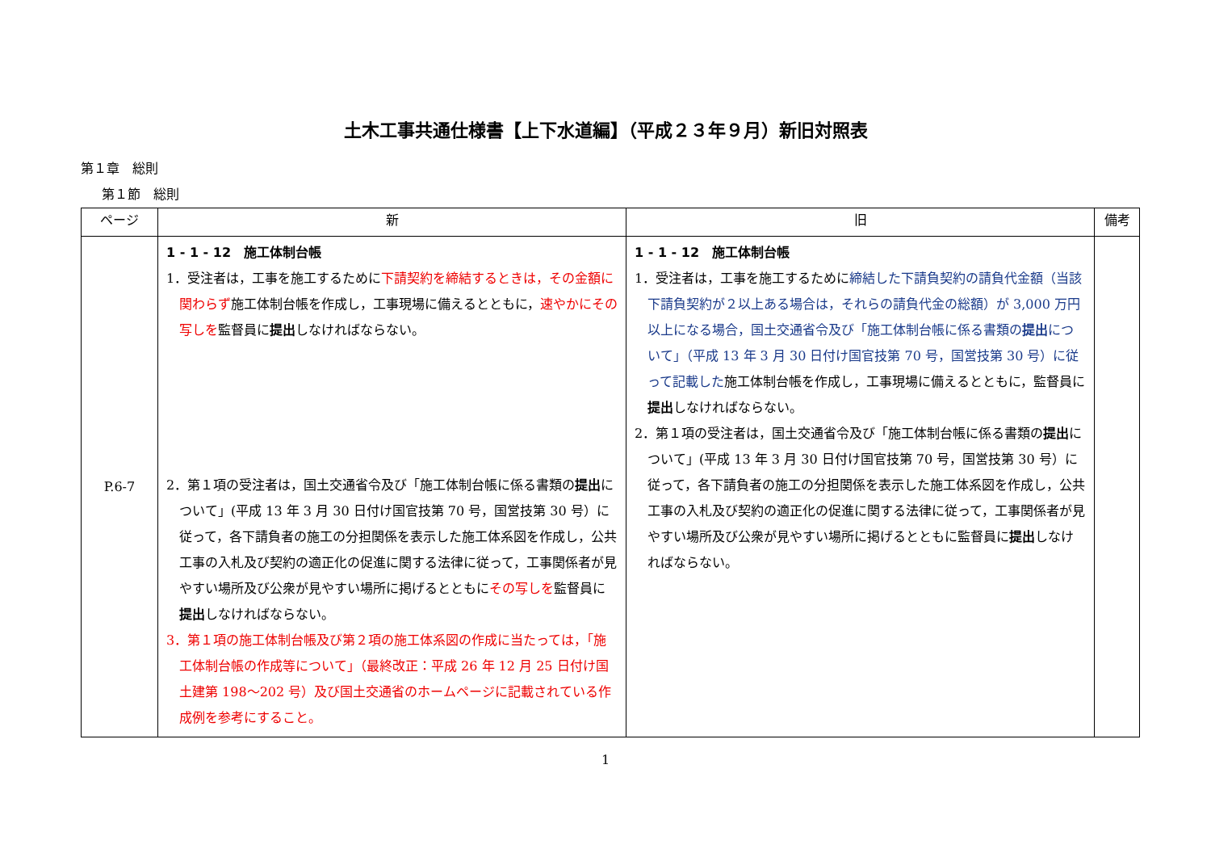土木工事共通仕様書【上下水道編】（平成２３年９月）新旧対照表
第１章　総則
第１節　総則
| ページ | 新 | 旧 | 備考 |
| --- | --- | --- | --- |
| P.6-7 | 1 - 1 - 12 施工体制台帳 1．受注者は，工事を施工するために 下請契約を締結するときは，その金額に関わらず 施工体制台帳を作成し，工事現場に備えるとともに， 速やかにその写しを 監督員に 提出 しなければならない。 2．第１項の受注者は，国土交通省令及び「施工体制台帳に係る書類の 提出 について」(平成 13 年 3 月 30 日付け国官技第 70 号，国営技第 30 号）に従って，各下請負者の施工の分担関係を表示した施工体系図を作成し，公共工事の入札及び契約の適正化の促進に関する法律に従って，工事関係者が見やすい場所及び公衆が見やすい場所に掲げるとともに その写しを 監督員に 提出 しなければならない。 3．第１項の施工体制台帳及び第２項の施工体系図の作成に当たっては，「施工体制台帳の作成等について」（最終改正：平成 26 年 12 月 25 日付け国土建第 198～202 号）及び国土交通省のホームページに記載されている作成例を参考にすること。 | 1 - 1 - 12 施工体制台帳 1．受注者は，工事を施工するために 締結した下請負契約の請負代金額（当該 下請負契約が２以上ある場合は，それらの請負代金の総額）が 3,000 万円以上になる場合，国土交通省令及び「施工体制台帳に係る書類の 提出 について」（平成 13 年 3 月 30 日付け国官技第 70 号，国営技第 30 号）に従って記載した 施工体制台帳を作成し，工事現場に備えるとともに，監督員に 提出 しなければならない。 2．第１項の受注者は，国土交通省令及び「施工体制台帳に係る書類の 提出 について」(平成 13 年 3 月 30 日付け国官技第 70 号，国営技第 30 号）に従って，各下請負者の施工の分担関係を表示した施工体系図を作成し，公共工事の入札及び契約の適正化の促進に関する法律に従って，工事関係者が見やすい場所及び公衆が見やすい場所に掲げるとともに監督員に 提出 しなければならない。 | |
1